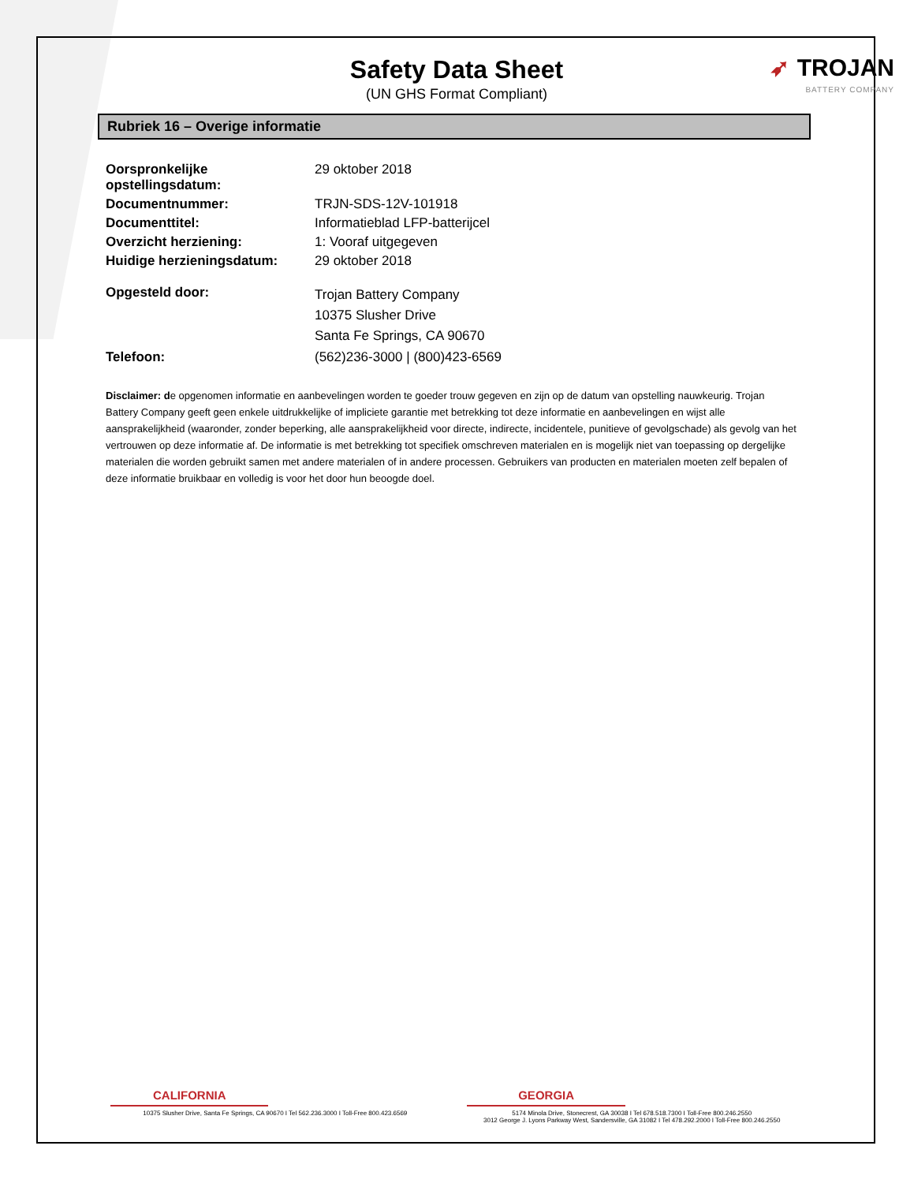➶ TROJAN
BATTERY COMPANY
Safety Data Sheet
(UN GHS Format Compliant)
Rubriek 16 – Overige informatie
| Oorspronkelijke opstellingsdatum: | 29 oktober 2018 |
| Documentnummer: | TRJN-SDS-12V-101918 |
| Documenttitel: | Informatieblad LFP-batterijcel |
| Overzicht herziening: | 1: Vooraf uitgegeven |
| Huidige herzieningsdatum: | 29 oktober 2018 |
| Opgesteld door: | Trojan Battery Company 10375 Slusher Drive Santa Fe Springs, CA 90670 |
| Telefoon: | (562)236-3000 / (800)423-6569 |
Disclaimer: de opgenomen informatie en aanbevelingen worden te goeder trouw gegeven en zijn op de datum van opstelling nauwkeurig. Trojan Battery Company geeft geen enkele uitdrukkelijke of impliciete garantie met betrekking tot deze informatie en aanbevelingen en wijst alle aansprakelijkheid (waaronder, zonder beperking, alle aansprakelijkheid voor directe, indirecte, incidentele, punitieve of gevolgschade) als gevolg van het vertrouwen op deze informatie af. De informatie is met betrekking tot specifiek omschreven materialen en is mogelijk niet van toepassing op dergelijke materialen die worden gebruikt samen met andere materialen of in andere processen. Gebruikers van producten en materialen moeten zelf bepalen of deze informatie bruikbaar en volledig is voor het door hun beoogde doel.
CALIFORNIA
10375 Slusher Drive, Santa Fe Springs, CA 90670 I Tel 562.236.3000 I Toll-Free 800.423.6569
GEORGIA
5174 Minola Drive, Stonecrest, GA 30038 I Tel 678.518.7300 I Toll-Free 800.246.2550
3012 George J. Lyons Parkway West, Sandersville, GA 31082 I Tel 478.292.2000 I Toll-Free 800.246.2550